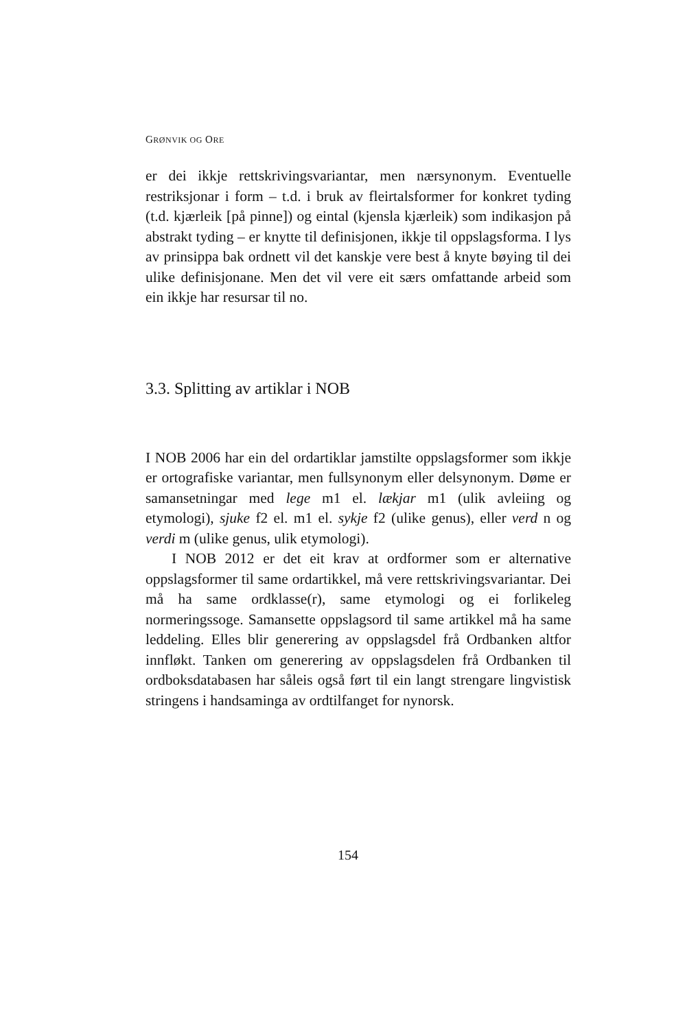GRØNVIK OG ORE
er dei ikkje rettskrivingsvariantar, men nærsynonym. Eventuelle restriksjonar i form – t.d. i bruk av fleirtalsformer for konkret tyding (t.d. kjærleik [på pinne]) og eintal (kjensla kjærleik) som indikasjon på abstrakt tyding – er knytte til definisjonen, ikkje til oppslagsforma. I lys av prinsippa bak ordnett vil det kanskje vere best å knyte bøying til dei ulike definisjonane. Men det vil vere eit særs omfattande arbeid som ein ikkje har resursar til no.
3.3. Splitting av artiklar i NOB
I NOB 2006 har ein del ordartiklar jamstilte oppslagsformer som ikkje er ortografiske variantar, men fullsynonym eller delsynonym. Døme er samansetningar med lege m1 el. lækjar m1 (ulik avleiing og etymologi), sjuke f2 el. m1 el. sykje f2 (ulike genus), eller verd n og verdi m (ulike genus, ulik etymologi).
I NOB 2012 er det eit krav at ordformer som er alternative oppslagsformer til same ordartikkel, må vere rettskrivingsvariantar. Dei må ha same ordklasse(r), same etymologi og ei forlikeleg normeringssoge. Samansette oppslagsord til same artikkel må ha same leddeling. Elles blir generering av oppslagsdel frå Ordbanken altfor innfløkt. Tanken om generering av oppslagsdelen frå Ordbanken til ordboksdatabasen har såleis også ført til ein langt strengare lingvistisk stringens i handsaminga av ordtilfanget for nynorsk.
154